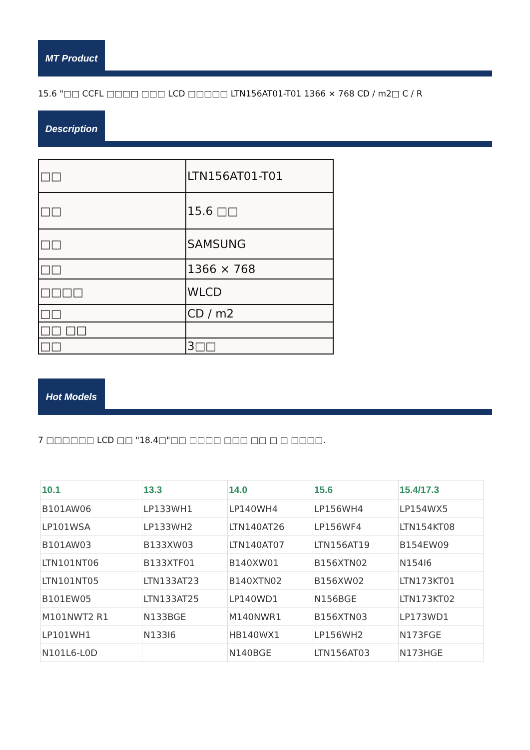MT Product
15.6 "□□ CCFL □□□□ □□□ LCD □□□□□ LTN156AT01-T01 1366 × 768 CD / m2□ C / R
Description
| □□ | LTN156AT01-T01 |
| □□ | 15.6 □□ |
| □□ | SAMSUNG |
| □□ | 1366 × 768 |
| □□□□ | WLCD |
| □□ | CD / m2 |
| □□ □□ | |
| □□ | 3□□ |
Hot Models
7 □□□□□□ LCD □□ "18.4□"□□ □□□□ □□□ □□ □ □ □□□□.
| 10.1 | 13.3 | 14.0 | 15.6 | 15.4/17.3 |
| --- | --- | --- | --- | --- |
| B101AW06 | LP133WH1 | LP140WH4 | LP156WH4 | LP154WX5 |
| LP101WSA | LP133WH2 | LTN140AT26 | LP156WF4 | LTN154KT08 |
| B101AW03 | B133XW03 | LTN140AT07 | LTN156AT19 | B154EW09 |
| LTN101NT06 | B133XTF01 | B140XW01 | B156XTN02 | N154I6 |
| LTN101NT05 | LTN133AT23 | B140XTN02 | B156XW02 | LTN173KT01 |
| B101EW05 | LTN133AT25 | LP140WD1 | N156BGE | LTN173KT02 |
| M101NWT2 R1 | N133BGE | M140NWR1 | B156XTN03 | LP173WD1 |
| LP101WH1 | N133I6 | HB140WX1 | LP156WH2 | N173FGE |
| N101L6-L0D | | N140BGE | LTN156AT03 | N173HGE |